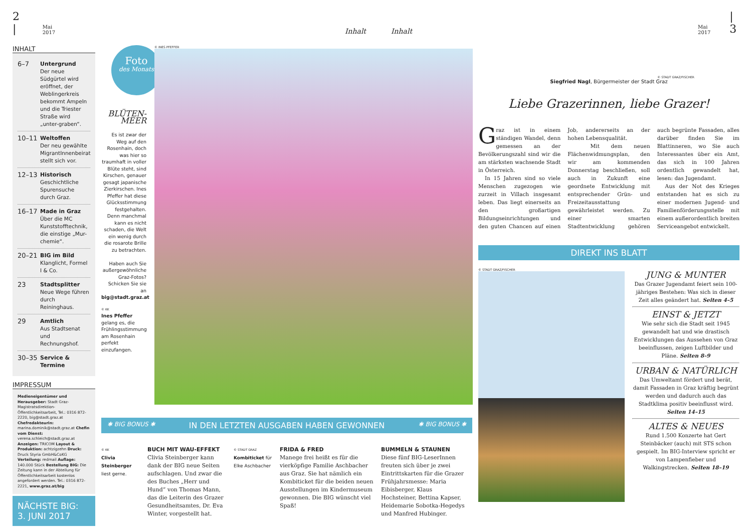2 | Mai 2017 Inhalt Inhalt Mai 2017 | 3
INHALT
6–7 Untergrund
Der neue Südgürtel wird eröffnet, der Weblingerkreis bekommt Ampeln und die Triester Straße wird „unter-graben“.
10–11 Weltoffen
Der neu gewählte MigrantInnenbeirat stellt sich vor.
12–13 Historisch
Geschichtliche Spurensuche durch Graz.
16–17 Made in Graz
Über die MC Kunststofftechnik, die einstige „Mur-chemie“.
20–21 BIG im Bild
Klanglicht, Formel I & Co.
23 Stadtsplitter
Neue Wege führen durch Reininghaus.
29 Amtlich
Aus Stadtsenat und Rechnungshof.
30–35 Service & Termine
IMPRESSUM
Medieneigentümer und Herausgeber: Stadt Graz-Magistratsdirektion-Öffentlichkeitsarbeit, Tel.: 0316 872-2220, big@stadt.graz.at Chefredakteurin: marina.dominik@stadt.graz.at Chefin vom Dienst: verena.schleich@stadt.graz.at Anzeigen: TRICOM Layout & Produktion: achtzigzehn Druck: Druck Styria GmbH&CoKG Verteilung: redmail Auflage: 140.000 Stück Bestellung BIG: Die Zeitung kann in der Abteilung für Öffentlichkeitsarbeit kostenlos angefordert werden. Tel.: 0316 872-2221, www.graz.at/big
NÄCHSTE BIG:
3. JUNI 2017
Foto
des Monats
BLÜTEN-
MEER
Es ist zwar der Weg auf den Rosenhain, doch was hier so traumhaft in voller Blüte steht, sind Kirschen, genauer gesagt japanische Zierkirschen. Ines Pfeffer hat diese Glücksstimmung festgehalten. Denn manchmal kann es nicht schaden, die Welt ein wenig durch die rosarote Brille zu betrachten.
Haben auch Sie außergewöhnliche Graz-Fotos? Schicken Sie sie an big@stadt.graz.at
© KK
Ines Pfeffer gelang es, die Frühlingsstimmung am Rosenhain perfekt einzufangen.
© INES PFEFFER
✱ BIG BONUS ✱ IN DEN LETZTEN AUSGABEN HABEN GEWONNEN ✱ BIG BONUS ✱
© KK
Clivia Steinberger liest gerne.
BUCH MIT WAU-EFFEKT
Clivia Steinberger kann dank der BIG neue Seiten aufschlagen. Und zwar die des Buches „Herr und Hund“ von Thomas Mann, das die Leiterin des Grazer Gesundheitsamtes, Dr. Eva Winter, vorgestellt hat.
© STADT GRAZ
Kombiticket für Elke Aschbacher
FRIDA & FRED
Manege frei heißt es für die vierköpfige Familie Aschbacher aus Graz. Sie hat nämlich ein Kombiticket für die beiden neuen Ausstellungen im Kindermuseum gewonnen. Die BIG wünscht viel Spaß!
BUMMELN & STAUNEN
Diese fünf BIG-LeserInnen freuten sich über je zwei Eintrittskarten für die Grazer Frühjahrsmesse: Maria Eibisberger, Klaus Hochsteiner, Bettina Kapser, Heidemarie Sobotka-Hegedys und Manfred Hubinger.
© STADT GRAZ/FISCHER
Siegfried Nagl, Bürgermeister der Stadt Graz
Liebe Grazerinnen, liebe Grazer!
Graz ist in einem ständigen Wandel, denn gemessen an der Bevölkerungszahl sind wir die am stärksten wachsende Stadt in Österreich.
In 15 Jahren sind so viele Menschen zugezogen wie zurzeit in Villach insgesamt leben. Das liegt einerseits an den großartigen Bildungseinrichtungen und den guten Chancen auf einen Job, andererseits an der hohen Lebensqualität.
Mit dem neuen Flächenwidmungsplan, den wir am kommenden Donnerstag beschließen, soll auch in Zukunft eine geordnete Entwicklung mit entsprechender Grün- und Freizeitausstattung gewährleistet werden. Zu einer smarten Stadtentwicklung gehören auch begrünte Fassaden, alles darüber finden Sie im Blattinneren, wo Sie auch Interessantes über ein Amt, das sich in 100 Jahren ordentlich gewandelt hat, lesen: das Jugendamt.
Aus der Not des Krieges entstanden hat es sich zu einer modernen Jugend- und Familienförderungsstelle mit einem außerordentlich breiten Serviceangebot entwickelt.
DIREKT INS BLATT
© STADT GRAZ/FISCHER
JUNG & MUNTER
Das Grazer Jugendamt feiert sein 100-jähriges Bestehen: Was sich in dieser Zeit alles geändert hat. Seiten 4–5
EINST & JETZT
Wie sehr sich die Stadt seit 1945 gewandelt hat und wie drastisch Entwicklungen das Aussehen von Graz beeinflussen, zeigen Luftbilder und Pläne. Seiten 8–9
URBAN & NATÜRLICH
Das Umweltamt fördert und berät, damit Fassaden in Graz kräftig begrünt werden und dadurch auch das Stadtklima positiv beeinflusst wird. Seiten 14–15
ALTES & NEUES
Rund 1.500 Konzerte hat Gert Steinbäcker (auch) mit STS schon gespielt. Im BIG-Interview spricht er von Lampenfieber und Walkingstrecken. Seiten 18–19